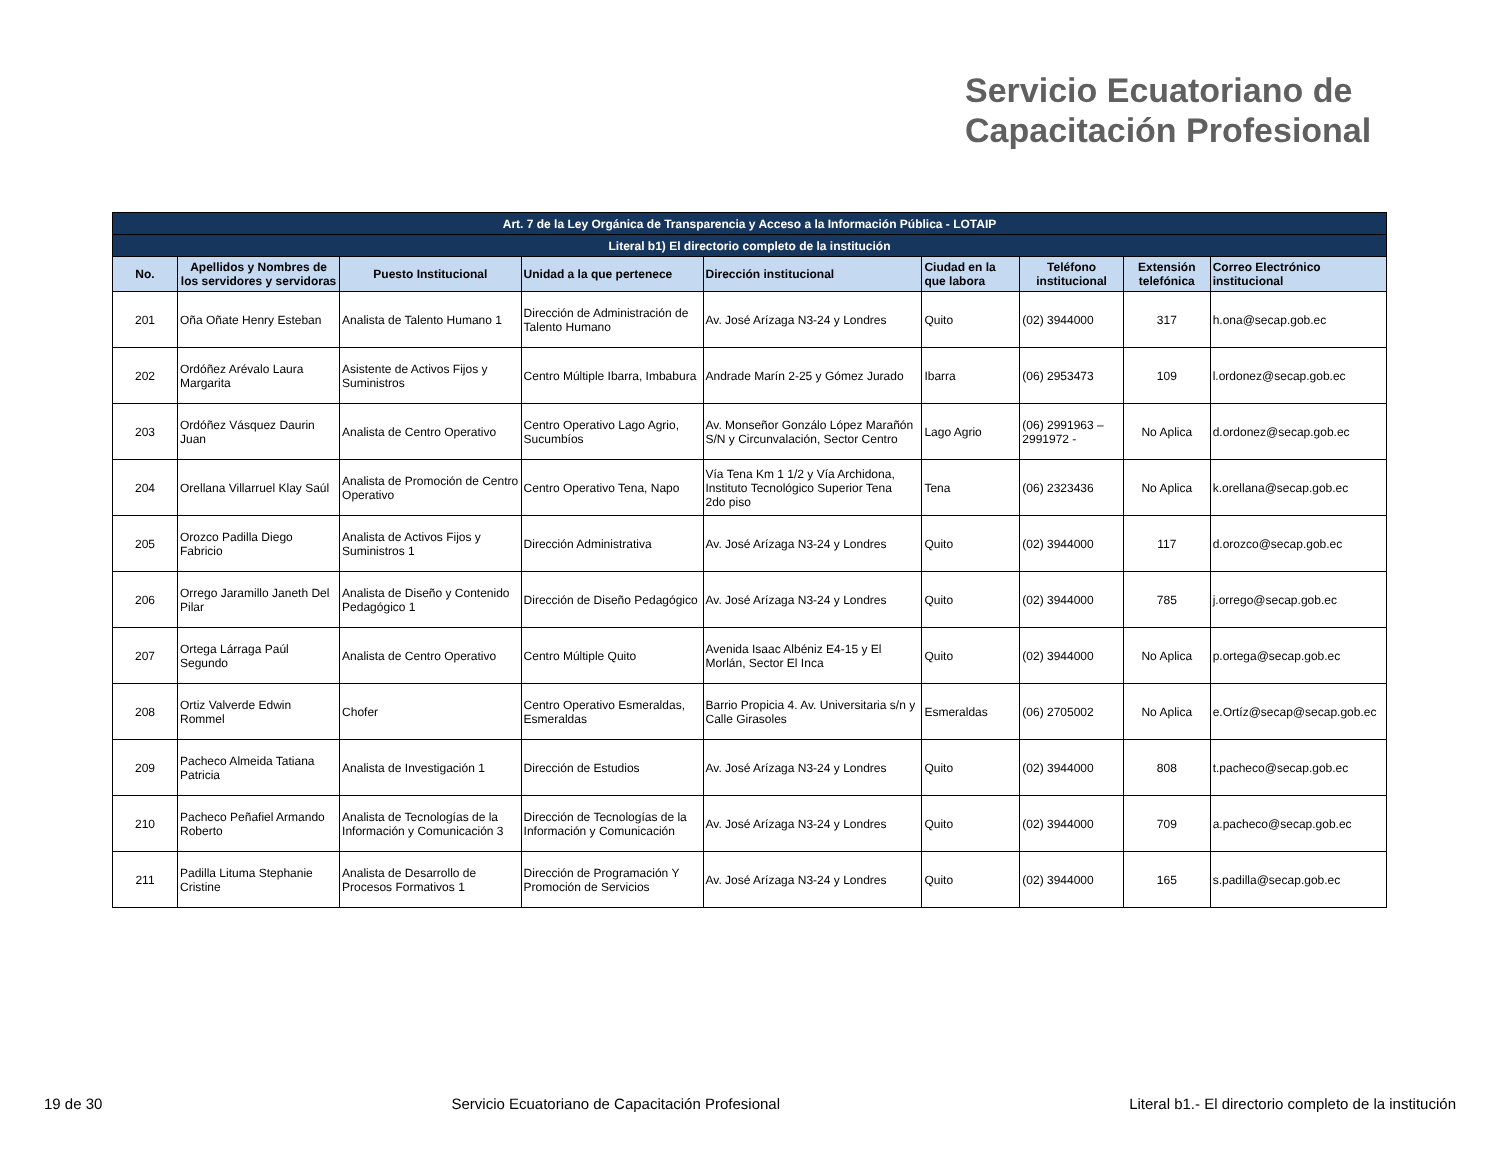Servicio Ecuatoriano de
Capacitación Profesional
| Art. 7 de la Ley Orgánica de Transparencia y Acceso a la Información Pública - LOTAIP | | | | | | | | |
| --- | --- | --- | --- | --- | --- | --- | --- | --- |
| Literal b1) El directorio completo de la institución | | | | | | | | |
| No. | Apellidos y Nombres de los servidores y servidoras | Puesto Institucional | Unidad a la que pertenece | Dirección institucional | Ciudad en la que labora | Teléfono institucional | Extensión telefónica | Correo Electrónico institucional |
| 201 | Oña Oñate Henry Esteban | Analista de Talento Humano 1 | Dirección de Administración de Talento Humano | Av. José Arízaga N3-24 y Londres | Quito | (02) 3944000 | 317 | h.ona@secap.gob.ec |
| 202 | Ordóñez Arévalo Laura Margarita | Asistente de Activos Fijos y Suministros | Centro Múltiple Ibarra, Imbabura | Andrade Marín 2-25 y Gómez Jurado | Ibarra | (06) 2953473 | 109 | l.ordonez@secap.gob.ec |
| 203 | Ordóñez Vásquez Daurin Juan | Analista de Centro Operativo | Centro Operativo Lago Agrio, Sucumbíos | Av. Monseñor Gonzálo López Marañón S/N y Circunvalación, Sector Centro | Lago Agrio | (06) 2991963 – 2991972 - | No Aplica | d.ordonez@secap.gob.ec |
| 204 | Orellana Villarruel Klay Saúl | Analista de Promoción de Centro Operativo | Centro Operativo Tena, Napo | Vía Tena Km 1 1/2 y Vía Archidona, Instituto Tecnológico Superior Tena 2do piso | Tena | (06) 2323436 | No Aplica | k.orellana@secap.gob.ec |
| 205 | Orozco Padilla Diego Fabricio | Analista de Activos Fijos y Suministros 1 | Dirección Administrativa | Av. José Arízaga N3-24 y Londres | Quito | (02) 3944000 | 117 | d.orozco@secap.gob.ec |
| 206 | Orrego Jaramillo Janeth Del Pilar | Analista de Diseño y Contenido Pedagógico 1 | Dirección de Diseño Pedagógico | Av. José Arízaga N3-24 y Londres | Quito | (02) 3944000 | 785 | j.orrego@secap.gob.ec |
| 207 | Ortega Lárraga Paúl Segundo | Analista de Centro Operativo | Centro Múltiple Quito | Avenida Isaac Albéniz E4-15 y El Morlán, Sector El Inca | Quito | (02) 3944000 | No Aplica | p.ortega@secap.gob.ec |
| 208 | Ortiz Valverde Edwin Rommel | Chofer | Centro Operativo Esmeraldas, Esmeraldas | Barrio Propicia 4. Av. Universitaria s/n y Calle Girasoles | Esmeraldas | (06) 2705002 | No Aplica | e.Ortíz@secap@secap.gob.ec |
| 209 | Pacheco Almeida Tatiana Patricia | Analista de Investigación 1 | Dirección de Estudios | Av. José Arízaga N3-24 y Londres | Quito | (02) 3944000 | 808 | t.pacheco@secap.gob.ec |
| 210 | Pacheco Peñafiel Armando Roberto | Analista de Tecnologías de la Información y Comunicación 3 | Dirección de Tecnologías de la Información y Comunicación | Av. José Arízaga N3-24 y Londres | Quito | (02) 3944000 | 709 | a.pacheco@secap.gob.ec |
| 211 | Padilla Lituma Stephanie Cristine | Analista de Desarrollo de Procesos Formativos 1 | Dirección de Programación Y Promoción de Servicios | Av. José Arízaga N3-24 y Londres | Quito | (02) 3944000 | 165 | s.padilla@secap.gob.ec |
19 de 30 Servicio Ecuatoriano de Capacitación Profesional Literal b1.- El directorio completo de la institución